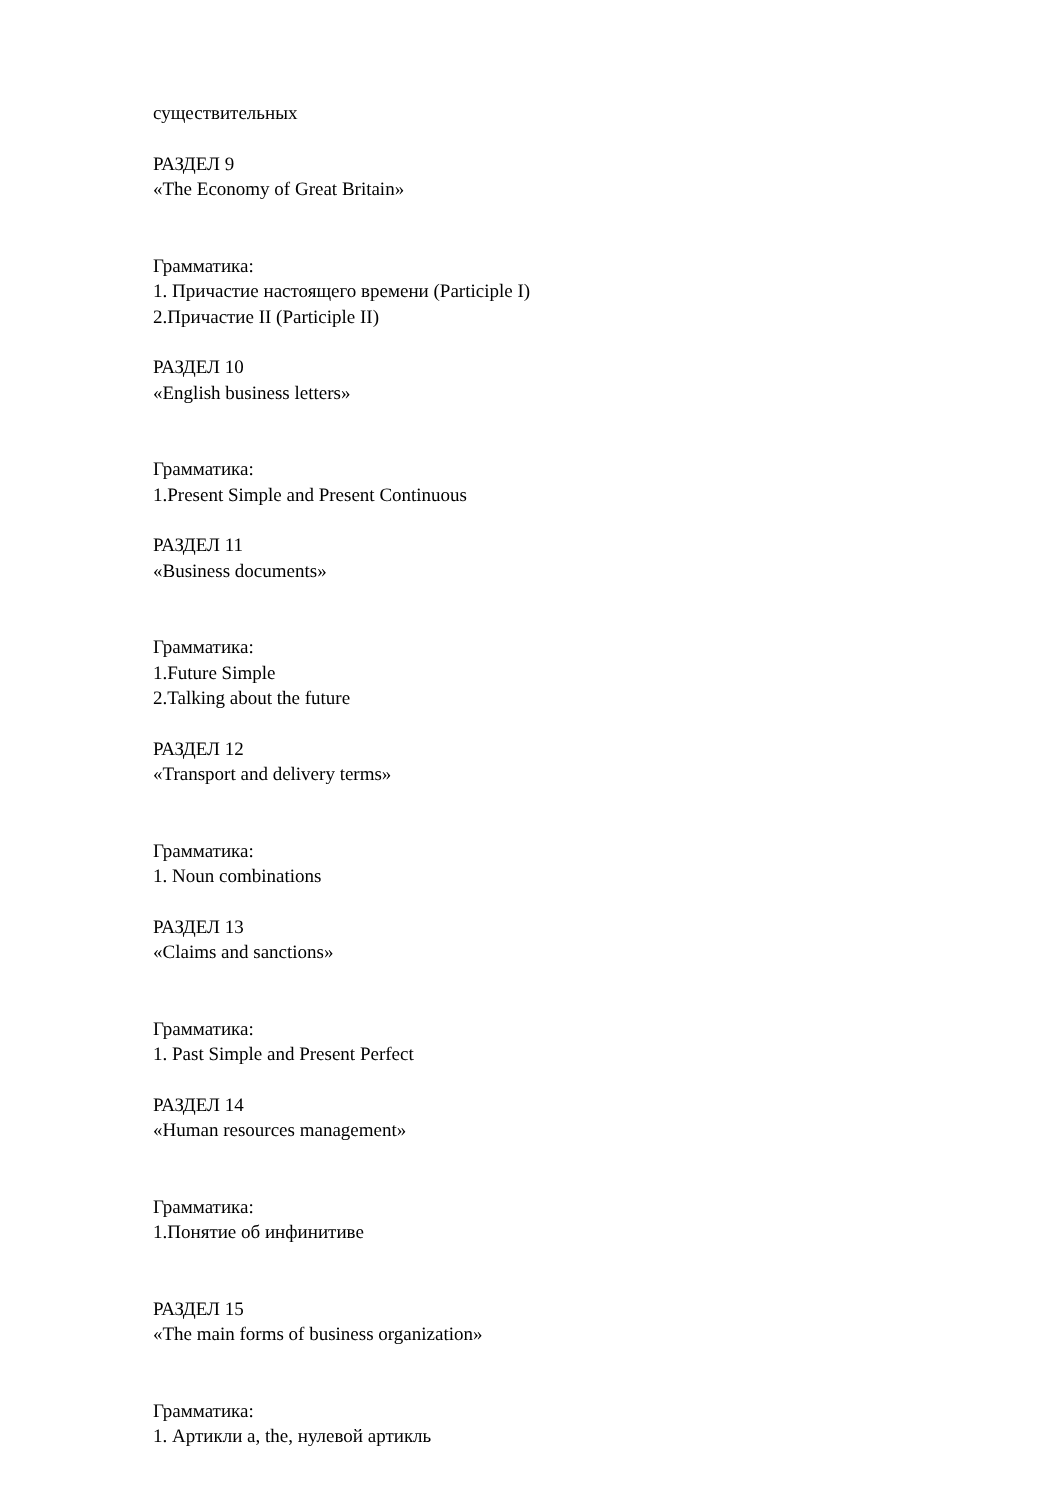существительных
РАЗДЕЛ 9
«The Economy of Great Britain»
Грамматика:
1. Причастие настоящего времени (Participle I)
2.Причастие II (Participle II)
РАЗДЕЛ 10
«English business letters»
Грамматика:
1.Present Simple and Present Continuous
РАЗДЕЛ 11
«Business documents»
Грамматика:
1.Future Simple
2.Talking about the future
РАЗДЕЛ 12
«Transport and delivery terms»
Грамматика:
1. Noun combinations
РАЗДЕЛ 13
«Claims and sanctions»
Грамматика:
1. Past Simple and Present Perfect
РАЗДЕЛ 14
«Human resources management»
Грамматика:
1.Понятие об инфинитиве
РАЗДЕЛ 15
«The main forms of business organization»
Грамматика:
1. Артикли a, the, нулевой артикль